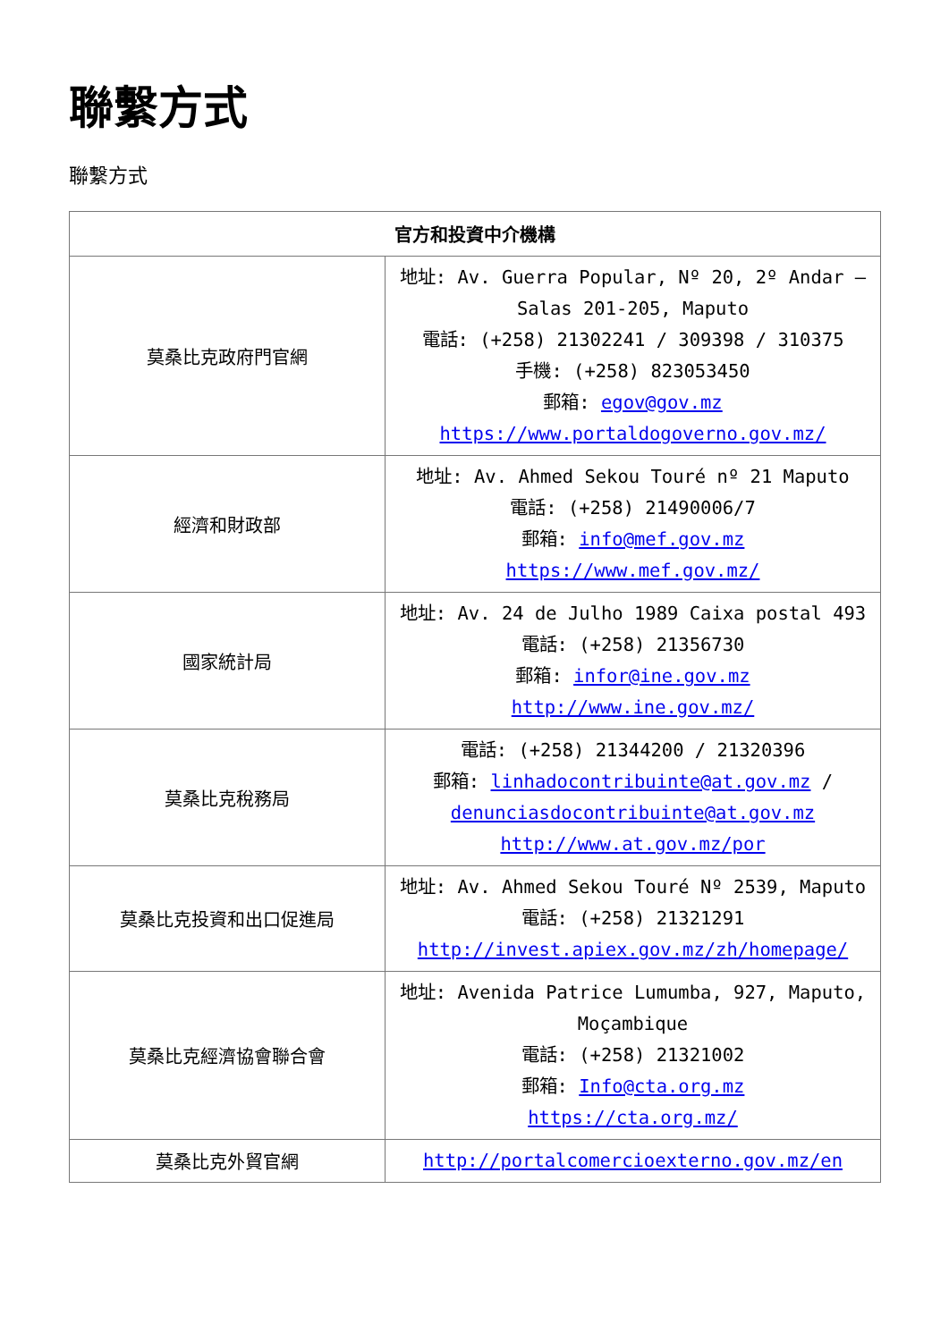聯繫方式
聯繫方式
| 官方和投資中介機構 | |
| --- | --- |
| 莫桑比克政府門官網 | 地址: Av. Guerra Popular, Nº 20, 2º Andar – Salas 201-205, Maputo 電話: (+258) 21302241 / 309398 / 310375 手機: (+258) 823053450 郵箱: egov@gov.mz https://www.portaldogoverno.gov.mz/ |
| 經濟和財政部 | 地址: Av. Ahmed Sekou Touré nº 21 Maputo 電話: (+258) 21490006/7 郵箱: info@mef.gov.mz https://www.mef.gov.mz/ |
| 國家統計局 | 地址: Av. 24 de Julho 1989 Caixa postal 493 電話: (+258) 21356730 郵箱: infor@ine.gov.mz http://www.ine.gov.mz/ |
| 莫桑比克稅務局 | 電話: (+258) 21344200 / 21320396 郵箱: linhadocontribuinte@at.gov.mz / denunciasdocontribuinte@at.gov.mz http://www.at.gov.mz/por |
| 莫桑比克投資和出口促進局 | 地址: Av. Ahmed Sekou Touré Nº 2539, Maputo 電話: (+258) 21321291 http://invest.apiex.gov.mz/zh/homepage/ |
| 莫桑比克經濟協會聯合會 | 地址: Avenida Patrice Lumumba, 927, Maputo, Moçambique 電話: (+258) 21321002 郵箱: Info@cta.org.mz https://cta.org.mz/ |
| 莫桑比克外貿官網 | http://portalcomercioexterno.gov.mz/en |